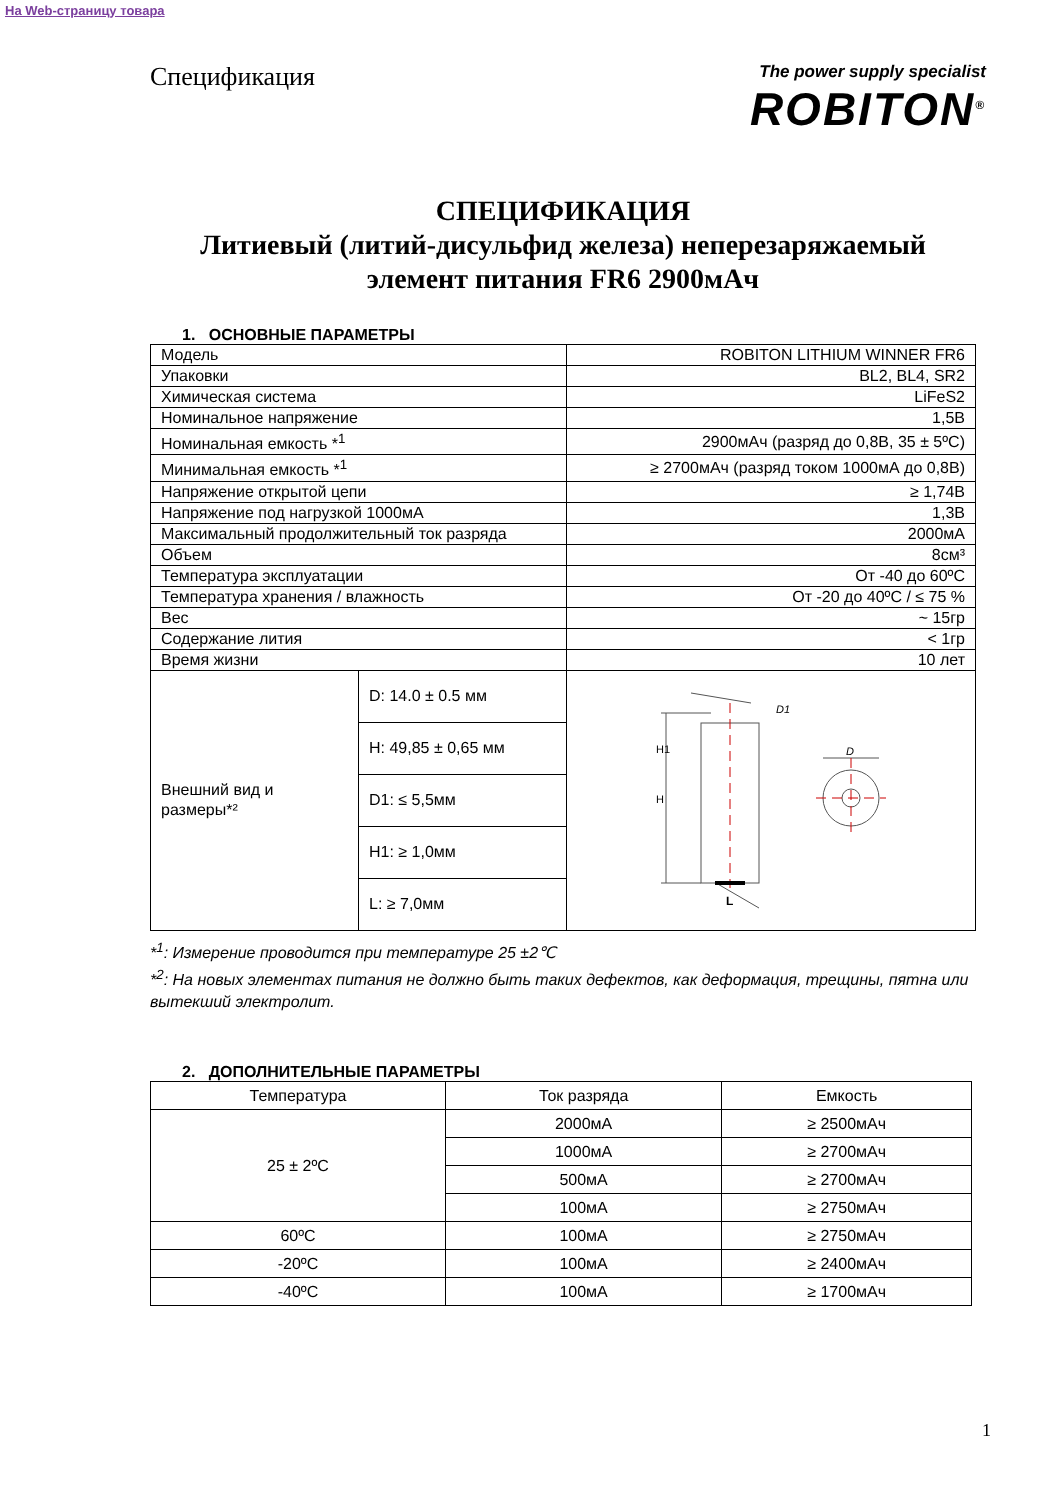На Web-страницу товара
Спецификация
The power supply specialist
ROBITON<sup>®</sup>
СПЕЦИФИКАЦИЯ
Литиевый (литий-дисульфид железа) неперезаряжаемый
элемент питания FR6 2900мАч
1. ОСНОВНЫЕ ПАРАМЕТРЫ
| Модель | | ROBITON LITHIUM WINNER FR6 |
| Упаковки | | BL2, BL4, SR2 |
| Химическая система | | LiFeS2 |
| Номинальное напряжение | | 1,5В |
| Номинальная емкость *<sup>1</sup> | | 2900мАч (разряд до 0,8В, 35 ± 5ºC) |
| Минимальная емкость *<sup>1</sup> | | ≥ 2700мАч (разряд током 1000мА до 0,8В) |
| Напряжение открытой цепи | | ≥ 1,74В |
| Напряжение под нагрузкой 1000мА | | 1,3В |
| Максимальный продолжительный ток разряда | | 2000мА |
| Объем | | 8см³ |
| Температура эксплуатации | | От -40 до 60ºC |
| Температура хранения / влажность | | От -20 до 40ºC / ≤ 75 % |
| Вес | | ~ 15гр |
| Содержание лития | | < 1гр |
| Время жизни | | 10 лет |
| Внешний вид и размеры*² | D: 14.0 ± 0.5 мм | D1 D H H1 L |
| | H: 49,85 ± 0,65 мм | |
| | D1: ≤ 5,5мм | |
| | H1: ≥ 1,0мм | |
| | L: ≥ 7,0мм | |
*<sup>1</sup>: Измерение проводится при температуре 25 ±2℃
*<sup>2</sup>: На новых элементах питания не должно быть таких дефектов, как деформация, трещины, пятна или вытекший электролит.
2. ДОПОЛНИТЕЛЬНЫЕ ПАРАМЕТРЫ
| Температура | Ток разряда | Емкость |
| 25 ± 2ºC | 2000мА | ≥ 2500мАч |
| | 1000мА | ≥ 2700мАч |
| | 500мА | ≥ 2700мАч |
| | 100мА | ≥ 2750мАч |
| 60ºC | 100мА | ≥ 2750мАч |
| -20ºC | 100мА | ≥ 2400мАч |
| -40ºC | 100мА | ≥ 1700мАч |
1